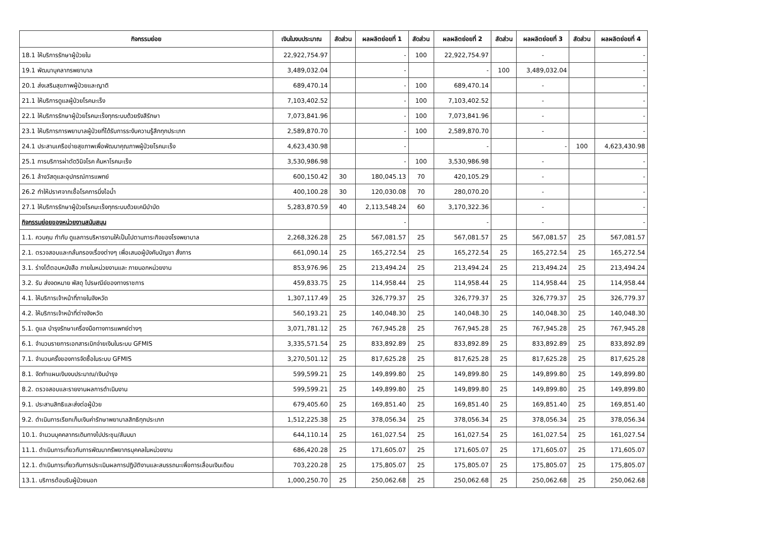| กิจกรรมย่อย | เงินในงบประมาณ | สัดส่วน | ผลผลิตย่อยที่ 1 | สัดส่วน | ผลผลิตย่อยที่ 2 | สัดส่วน | ผลผลิตย่อยที่ 3 | สัดส่วน | ผลผลิตย่อยที่ 4 |
| --- | --- | --- | --- | --- | --- | --- | --- | --- | --- |
| 18.1 ให้บริการรักษาผู้ป่วยใน | 22,922,754.97 | | - | 100 | 22,922,754.97 | | - | | - |
| 19.1 พัฒนาบุคลากรพยาบาล | 3,489,032.04 | | - | | - | 100 | 3,489,032.04 | | - |
| 20.1 ส่งเสริมสุขภาพผู้ป่วยและญาติ | 689,470.14 | | - | 100 | 689,470.14 | | - | | - |
| 21.1 ให้บริการดูแลผู้ป่วยโรคมะเร็ง | 7,103,402.52 | | - | 100 | 7,103,402.52 | | - | | - |
| 22.1 ให้บริการรักษาผู้ป่วยโรคมะเร็งทุกระบบด้วยรังสีรักษา | 7,073,841.96 | | - | 100 | 7,073,841.96 | | - | | - |
| 23.1 ให้บริการการพยาบาลผู้ป่วยที่ได้รับการระงับความรู้สึกทุกประเภท | 2,589,870.70 | | - | 100 | 2,589,870.70 | | - | | - |
| 24.1 ประสานเครือข่ายสุขภาพเพื่อพัฒนาคุณภาพผู้ป่วยโรคมะเร็ง | 4,623,430.98 | | - | | - | | - | 100 | 4,623,430.98 |
| 25.1 การบริการผ่าตัดวินิจโรค ค้นหาโรคมะเร็ง | 3,530,986.98 | | - | 100 | 3,530,986.98 | | - | | - |
| 26.1 ล้างวัสดุและอุปกรณ์การแพทย์ | 600,150.42 | 30 | 180,045.13 | 70 | 420,105.29 | | - | | - |
| 26.2 ทำให้ปราศจากเชื้อโรคการนึ่งไอน้ำ | 400,100.28 | 30 | 120,030.08 | 70 | 280,070.20 | | - | | - |
| 27.1 ให้บริการรักษาผู้ป่วยโรคมะเร็งทุกระบบด้วยเคมีบำบัด | 5,283,870.59 | 40 | 2,113,548.24 | 60 | 3,170,322.36 | | - | | - |
| กิจกรรมย่อยของหน่วยงานสนับสนุน | | | - | | - | | - | | - |
| 1.1. ควบคุม กำกับ ดูแลการบริหารงานให้เป็นไปตามภาระกิจของโรงพยาบาล | 2,268,326.28 | 25 | 567,081.57 | 25 | 567,081.57 | 25 | 567,081.57 | 25 | 567,081.57 |
| 2.1. ตรวจสอบและกลั่นกรองเรื่องต่างๆ เพื่อเสนอผู้บังคับบัญชา สั่งการ | 661,090.14 | 25 | 165,272.54 | 25 | 165,272.54 | 25 | 165,272.54 | 25 | 165,272.54 |
| 3.1. ร่างโต้ตอบหนังสือ ภายในหน่วยงานและ ภายนอกหน่วยงาน | 853,976.96 | 25 | 213,494.24 | 25 | 213,494.24 | 25 | 213,494.24 | 25 | 213,494.24 |
| 3.2. รับ ส่งจดหมาย พัสดุ ไปรษณีย์ของทางราชการ | 459,833.75 | 25 | 114,958.44 | 25 | 114,958.44 | 25 | 114,958.44 | 25 | 114,958.44 |
| 4.1. ให้บริการเจ้าหน้าที่ภายในจังหวัด | 1,307,117.49 | 25 | 326,779.37 | 25 | 326,779.37 | 25 | 326,779.37 | 25 | 326,779.37 |
| 4.2. ให้บริการเจ้าหน้าที่ต่างจังหวัด | 560,193.21 | 25 | 140,048.30 | 25 | 140,048.30 | 25 | 140,048.30 | 25 | 140,048.30 |
| 5.1. ดูแล บำรุงรักษาเครื่องมือทางการแพทย์ต่างๆ | 3,071,781.12 | 25 | 767,945.28 | 25 | 767,945.28 | 25 | 767,945.28 | 25 | 767,945.28 |
| 6.1. จำนวนรายการเอกสารเบิกจ่ายเงินในระบบ GFMIS | 3,335,571.54 | 25 | 833,892.89 | 25 | 833,892.89 | 25 | 833,892.89 | 25 | 833,892.89 |
| 7.1. จำนวนครั้งของการจัดซื้อในระบบ GFMIS | 3,270,501.12 | 25 | 817,625.28 | 25 | 817,625.28 | 25 | 817,625.28 | 25 | 817,625.28 |
| 8.1. จัดทำแผนเงินงบประมาณ/เงินบำรุง | 599,599.21 | 25 | 149,899.80 | 25 | 149,899.80 | 25 | 149,899.80 | 25 | 149,899.80 |
| 8.2. ตรวจสอบและรายงานผลการดำเนินงาน | 599,599.21 | 25 | 149,899.80 | 25 | 149,899.80 | 25 | 149,899.80 | 25 | 149,899.80 |
| 9.1. ประสานสิทธิและส่งต่อผู้ป่วย | 679,405.60 | 25 | 169,851.40 | 25 | 169,851.40 | 25 | 169,851.40 | 25 | 169,851.40 |
| 9.2. ดำเนินการเรียกเก็บเงินค่ารักษาพยาบาลสิทธิทุกประเภท | 1,512,225.38 | 25 | 378,056.34 | 25 | 378,056.34 | 25 | 378,056.34 | 25 | 378,056.34 |
| 10.1. จำนวนบุคคลากรเดินทางไปประชุม/สัมมนา | 644,110.14 | 25 | 161,027.54 | 25 | 161,027.54 | 25 | 161,027.54 | 25 | 161,027.54 |
| 11.1. ดำเนินการเกี่ยวกับการพัฒนาทรัพยากรบุคคลในหน่วยงาน | 686,420.28 | 25 | 171,605.07 | 25 | 171,605.07 | 25 | 171,605.07 | 25 | 171,605.07 |
| 12.1. ดำเนินการเกี่ยวกับการประเมินผลการปฏิบัติงานและสมรรถนะเพื่อการเลื่อนเงินเดือน | 703,220.28 | 25 | 175,805.07 | 25 | 175,805.07 | 25 | 175,805.07 | 25 | 175,805.07 |
| 13.1. บริการต้อนรับผู้ป่วยนอก | 1,000,250.70 | 25 | 250,062.68 | 25 | 250,062.68 | 25 | 250,062.68 | 25 | 250,062.68 |